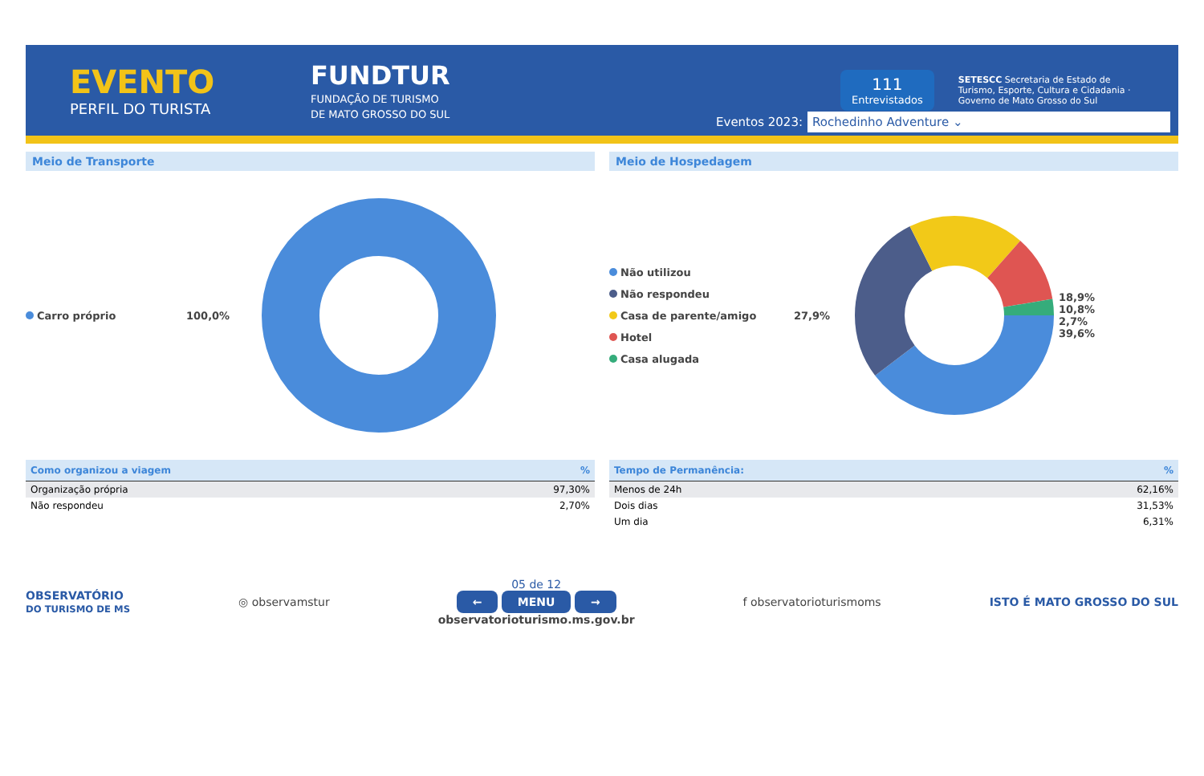EVENTO
PERFIL DO TURISTA
FUNDTUR
FUNDAÇÃO DE TURISMO
DE MATO GROSSO DO SUL
111
Entrevistados
SETESCC Secretaria de Estado de Turismo, Esporte, Cultura e Cidadania · Governo de Mato Grosso do Sul
Eventos 2023:
Rochedinho Adventure ⌄
Meio de Transporte
Carro próprio 100,0%
| Como organizou a viagem | % |
| --- | --- |
| Organização própria | 97,30% |
| Não respondeu | 2,70% |
Meio de Hospedagem
Não utilizou
Não respondeu
Casa de parente/amigo
Hotel
Casa alugada
27,9%
18,9%
10,8%
2,7%
39,6%
| Tempo de Permanência: | % |
| --- | --- |
| Menos de 24h | 62,16% |
| Dois dias | 31,53% |
| Um dia | 6,31% |
OBSERVATÓRIO
DO TURISMO DE MS
◎ observamstur
05 de 12
← MENU →
observatorioturismo.ms.gov.br
f observatorioturismoms ISTO É MATO GROSSO DO SUL